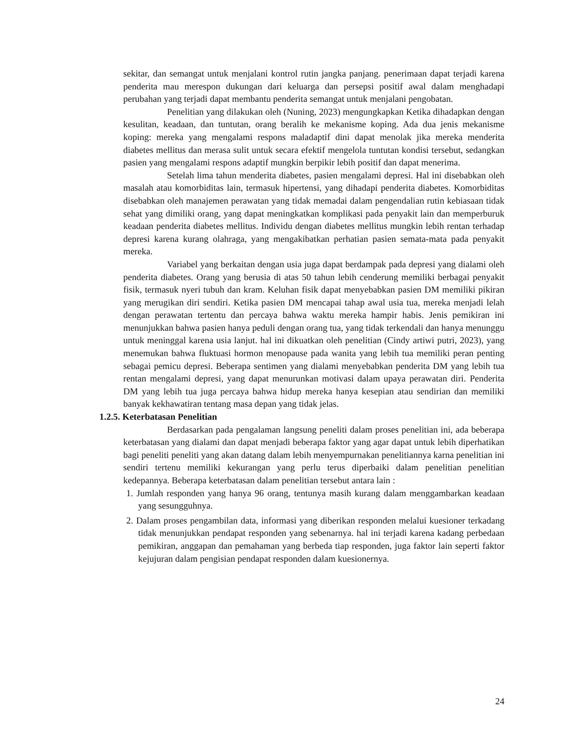sekitar, dan semangat untuk menjalani kontrol rutin jangka panjang. penerimaan dapat terjadi karena penderita mau merespon dukungan dari keluarga dan persepsi positif awal dalam menghadapi perubahan yang terjadi dapat membantu penderita semangat untuk menjalani pengobatan.
Penelitian yang dilakukan oleh (Nuning, 2023) mengungkapkan Ketika dihadapkan dengan kesulitan, keadaan, dan tuntutan, orang beralih ke mekanisme koping. Ada dua jenis mekanisme koping: mereka yang mengalami respons maladaptif dini dapat menolak jika mereka menderita diabetes mellitus dan merasa sulit untuk secara efektif mengelola tuntutan kondisi tersebut, sedangkan pasien yang mengalami respons adaptif mungkin berpikir lebih positif dan dapat menerima.
Setelah lima tahun menderita diabetes, pasien mengalami depresi. Hal ini disebabkan oleh masalah atau komorbiditas lain, termasuk hipertensi, yang dihadapi penderita diabetes. Komorbiditas disebabkan oleh manajemen perawatan yang tidak memadai dalam pengendalian rutin kebiasaan tidak sehat yang dimiliki orang, yang dapat meningkatkan komplikasi pada penyakit lain dan memperburuk keadaan penderita diabetes mellitus. Individu dengan diabetes mellitus mungkin lebih rentan terhadap depresi karena kurang olahraga, yang mengakibatkan perhatian pasien semata-mata pada penyakit mereka.
Variabel yang berkaitan dengan usia juga dapat berdampak pada depresi yang dialami oleh penderita diabetes. Orang yang berusia di atas 50 tahun lebih cenderung memiliki berbagai penyakit fisik, termasuk nyeri tubuh dan kram. Keluhan fisik dapat menyebabkan pasien DM memiliki pikiran yang merugikan diri sendiri. Ketika pasien DM mencapai tahap awal usia tua, mereka menjadi lelah dengan perawatan tertentu dan percaya bahwa waktu mereka hampir habis. Jenis pemikiran ini menunjukkan bahwa pasien hanya peduli dengan orang tua, yang tidak terkendali dan hanya menunggu untuk meninggal karena usia lanjut. hal ini dikuatkan oleh penelitian (Cindy artiwi putri, 2023), yang menemukan bahwa fluktuasi hormon menopause pada wanita yang lebih tua memiliki peran penting sebagai pemicu depresi. Beberapa sentimen yang dialami menyebabkan penderita DM yang lebih tua rentan mengalami depresi, yang dapat menurunkan motivasi dalam upaya perawatan diri. Penderita DM yang lebih tua juga percaya bahwa hidup mereka hanya kesepian atau sendirian dan memiliki banyak kekhawatiran tentang masa depan yang tidak jelas.
1.2.5. Keterbatasan Penelitian
Berdasarkan pada pengalaman langsung peneliti dalam proses penelitian ini, ada beberapa keterbatasan yang dialami dan dapat menjadi beberapa faktor yang agar dapat untuk lebih diperhatikan bagi peneliti peneliti yang akan datang dalam lebih menyempurnakan penelitiannya karna penelitian ini sendiri tertenu memiliki kekurangan yang perlu terus diperbaiki dalam penelitian penelitian kedepannya. Beberapa keterbatasan dalam penelitian tersebut antara lain :
1. Jumlah responden yang hanya 96 orang, tentunya masih kurang dalam menggambarkan keadaan yang sesungguhnya.
2. Dalam proses pengambilan data, informasi yang diberikan responden melalui kuesioner terkadang tidak menunjukkan pendapat responden yang sebenarnya. hal ini terjadi karena kadang perbedaan pemikiran, anggapan dan pemahaman yang berbeda tiap responden, juga faktor lain seperti faktor kejujuran dalam pengisian pendapat responden dalam kuesionernya.
24